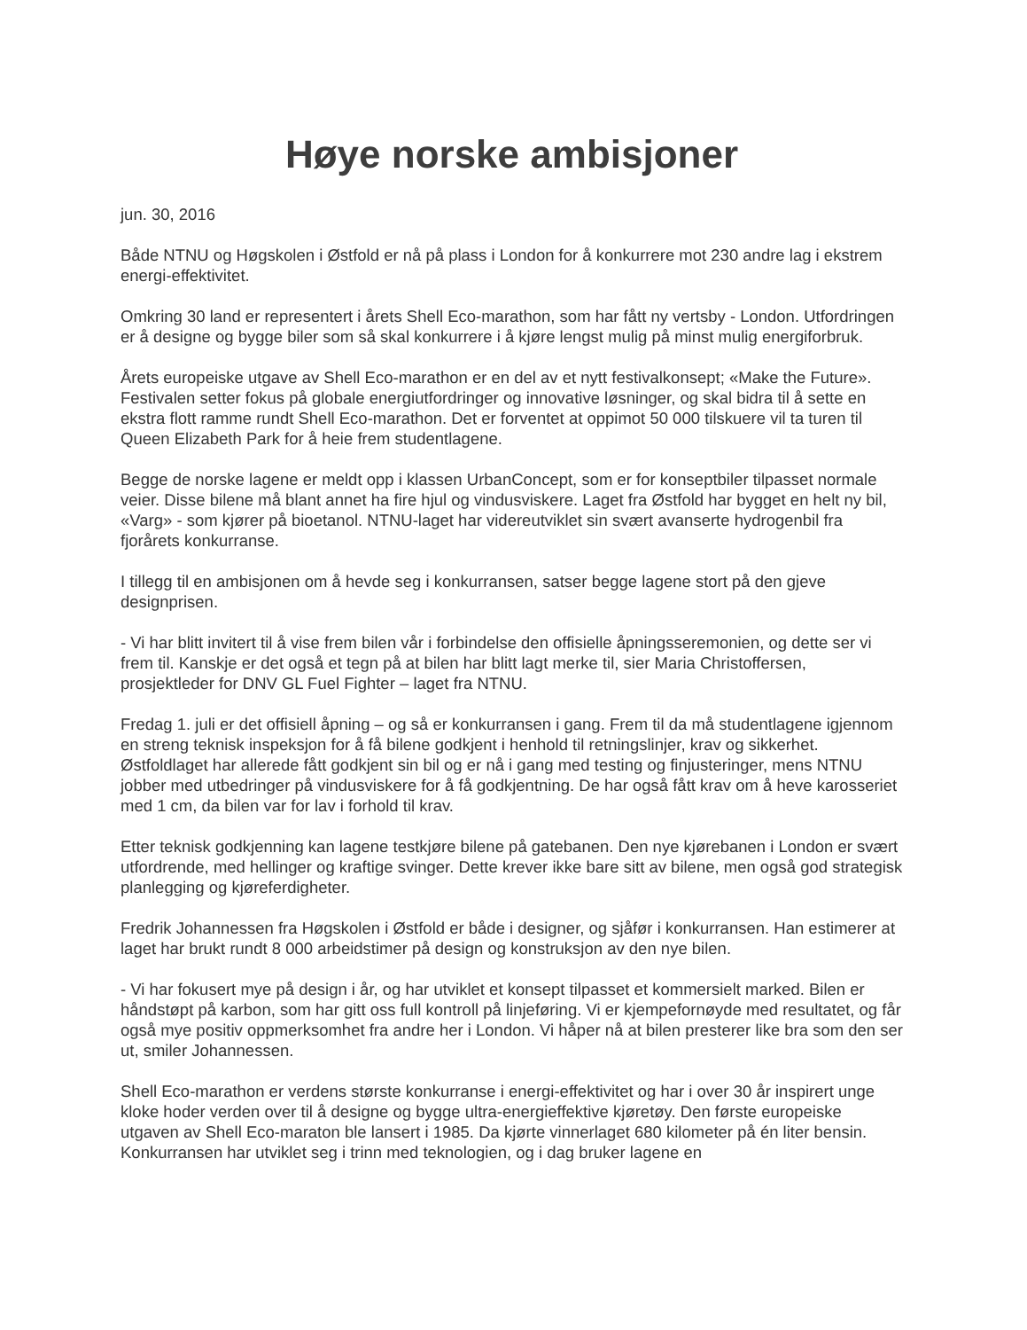Høye norske ambisjoner
jun. 30, 2016
Både NTNU og Høgskolen i Østfold er nå på plass i London for å konkurrere mot 230 andre lag i ekstrem energi-effektivitet.
Omkring 30 land er representert i årets Shell Eco-marathon, som har fått ny vertsby - London. Utfordringen er å designe og bygge biler som så skal konkurrere i å kjøre lengst mulig på minst mulig energiforbruk.
Årets europeiske utgave av Shell Eco-marathon er en del av et nytt festivalkonsept; «Make the Future». Festivalen setter fokus på globale energiutfordringer og innovative løsninger, og skal bidra til å sette en ekstra flott ramme rundt Shell Eco-marathon. Det er forventet at oppimot 50 000 tilskuere vil ta turen til Queen Elizabeth Park for å heie frem studentlagene.
Begge de norske lagene er meldt opp i klassen UrbanConcept, som er for konseptbiler tilpasset normale veier. Disse bilene må blant annet ha fire hjul og vindusviskere. Laget fra Østfold har bygget en helt ny bil, «Varg» - som kjører på bioetanol. NTNU-laget har videreutviklet sin svært avanserte hydrogenbil fra fjorårets konkurranse.
I tillegg til en ambisjonen om å hevde seg i konkurransen, satser begge lagene stort på den gjeve designprisen.
- Vi har blitt invitert til å vise frem bilen vår i forbindelse den offisielle åpningsseremonien, og dette ser vi frem til. Kanskje er det også et tegn på at bilen har blitt lagt merke til, sier Maria Christoffersen, prosjektleder for DNV GL Fuel Fighter – laget fra NTNU.
Fredag 1. juli er det offisiell åpning – og så er konkurransen i gang. Frem til da må studentlagene igjennom en streng teknisk inspeksjon for å få bilene godkjent i henhold til retningslinjer, krav og sikkerhet. Østfoldlaget har allerede fått godkjent sin bil og er nå i gang med testing og finjusteringer, mens NTNU jobber med utbedringer på vindusviskere for å få godkjentning. De har også fått krav om å heve karosseriet med 1 cm, da bilen var for lav i forhold til krav.
Etter teknisk godkjenning kan lagene testkjøre bilene på gatebanen. Den nye kjørebanen i London er svært utfordrende, med hellinger og kraftige svinger. Dette krever ikke bare sitt av bilene, men også god strategisk planlegging og kjøreferdigheter.
Fredrik Johannessen fra Høgskolen i Østfold er både i designer, og sjåfør i konkurransen. Han estimerer at laget har brukt rundt 8 000 arbeidstimer på design og konstruksjon av den nye bilen.
- Vi har fokusert mye på design i år, og har utviklet et konsept tilpasset et kommersielt marked. Bilen er håndstøpt på karbon, som har gitt oss full kontroll på linjeføring. Vi er kjempefornøyde med resultatet, og får også mye positiv oppmerksomhet fra andre her i London. Vi håper nå at bilen presterer like bra som den ser ut, smiler Johannessen.
Shell Eco-marathon er verdens største konkurranse i energi-effektivitet og har i over 30 år inspirert unge kloke hoder verden over til å designe og bygge ultra-energieffektive kjøretøy. Den første europeiske utgaven av Shell Eco-maraton ble lansert i 1985. Da kjørte vinnerlaget 680 kilometer på én liter bensin. Konkurransen har utviklet seg i trinn med teknologien, og i dag bruker lagene en